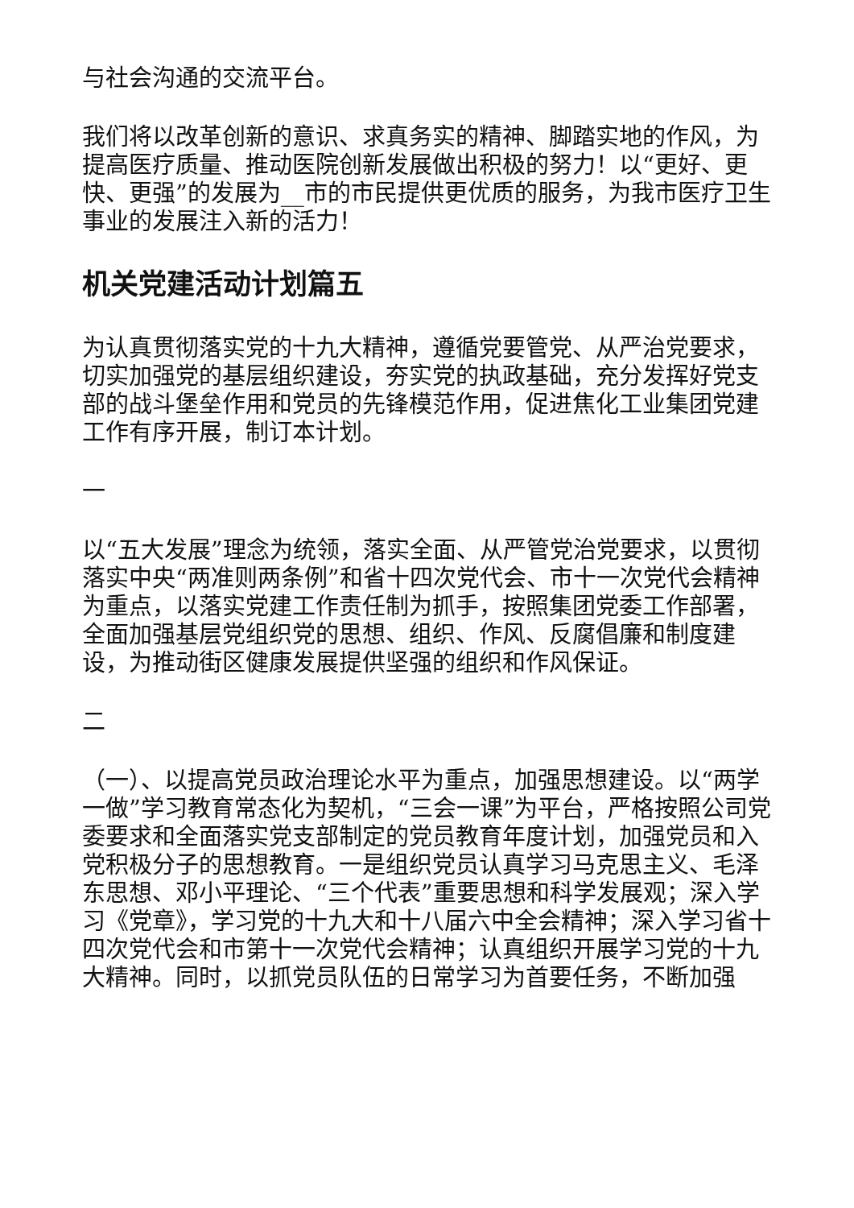与社会沟通的交流平台。
我们将以改革创新的意识、求真务实的精神、脚踏实地的作风，为提高医疗质量、推动医院创新发展做出积极的努力！以“更好、更快、更强”的发展为__市的市民提供更优质的服务，为我市医疗卫生事业的发展注入新的活力！
机关党建活动计划篇五
为认真贯彻落实党的十九大精神，遵循党要管党、从严治党要求，切实加强党的基层组织建设，夯实党的执政基础，充分发挥好党支部的战斗堡垒作用和党员的先锋模范作用，促进焦化工业集团党建工作有序开展，制订本计划。
一
以“五大发展”理念为统领，落实全面、从严管党治党要求，以贯彻落实中央“两准则两条例”和省十四次党代会、市十一次党代会精神为重点，以落实党建工作责任制为抓手，按照集团党委工作部署，全面加强基层党组织党的思想、组织、作风、反腐倡廉和制度建设，为推动街区健康发展提供坚强的组织和作风保证。
二
（一）、以提高党员政治理论水平为重点，加强思想建设。以“两学一做”学习教育常态化为契机，“三会一课”为平台，严格按照公司党委要求和全面落实党支部制定的党员教育年度计划，加强党员和入党积极分子的思想教育。一是组织党员认真学习马克思主义、毛泽东思想、邓小平理论、“三个代表”重要思想和科学发展观；深入学习《党章》，学习党的十九大和十八届六中全会精神；深入学习省十四次党代会和市第十一次党代会精神；认真组织开展学习党的十九大精神。同时，以抓党员队伍的日常学习为首要任务，不断加强